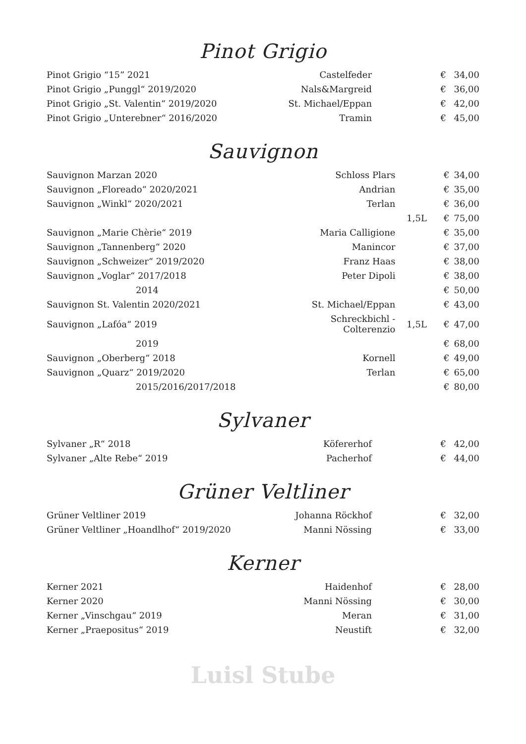Pinot Grigio
| Pinot Grigio “15” 2021 | Castelfeder | | € | 34,00 |
| Pinot Grigio „Punggl“ 2019/2020 | Nals&Margreid | | € | 36,00 |
| Pinot Grigio „St. Valentin“ 2019/2020 | St. Michael/Eppan | | € | 42,00 |
| Pinot Grigio „Unterebner“ 2016/2020 | Tramin | | € | 45,00 |
Sauvignon
| Sauvignon Marzan 2020 | Schloss Plars | | € | 34,00 |
| Sauvignon „Floreado“ 2020/2021 | Andrian | | € | 35,00 |
| Sauvignon „Winkl“ 2020/2021 | Terlan | | € | 36,00 |
| | | 1,5L | € | 75,00 |
| Sauvignon „Marie Chèrie“ 2019 | Maria Calligione | | € | 35,00 |
| Sauvignon „Tannenberg“ 2020 | Manincor | | € | 37,00 |
| Sauvignon „Schweizer“ 2019/2020 | Franz Haas | | € | 38,00 |
| Sauvignon „Voglar“ 2017/2018 | Peter Dipoli | | € | 38,00 |
| 2014 | | | € | 50,00 |
| Sauvignon St. Valentin 2020/2021 | St. Michael/Eppan | | € | 43,00 |
| Sauvignon „Lafóa“ 2019 | Schreckbichl - Colterenzio | 1,5L | € | 47,00 |
| 2019 | | | € | 68,00 |
| Sauvignon „Oberberg“ 2018 | Kornell | | € | 49,00 |
| Sauvignon „Quarz“ 2019/2020 | Terlan | | € | 65,00 |
| 2015/2016/2017/2018 | | | € | 80,00 |
Sylvaner
| Sylvaner „R“ 2018 | Köfererhof | | € | 42,00 |
| Sylvaner „Alte Rebe“ 2019 | Pacherhof | | € | 44,00 |
Grüner Veltliner
| Grüner Veltliner 2019 | Johanna Röckhof | | € | 32,00 |
| Grüner Veltliner „Hoandlhof“ 2019/2020 | Manni Nössing | | € | 33,00 |
Kerner
| Kerner 2021 | Haidenhof | | € | 28,00 |
| Kerner 2020 | Manni Nössing | | € | 30,00 |
| Kerner „Vinschgau“ 2019 | Meran | | € | 31,00 |
| Kerner „Praepositus“ 2019 | Neustift | | € | 32,00 |
Luisl Stube